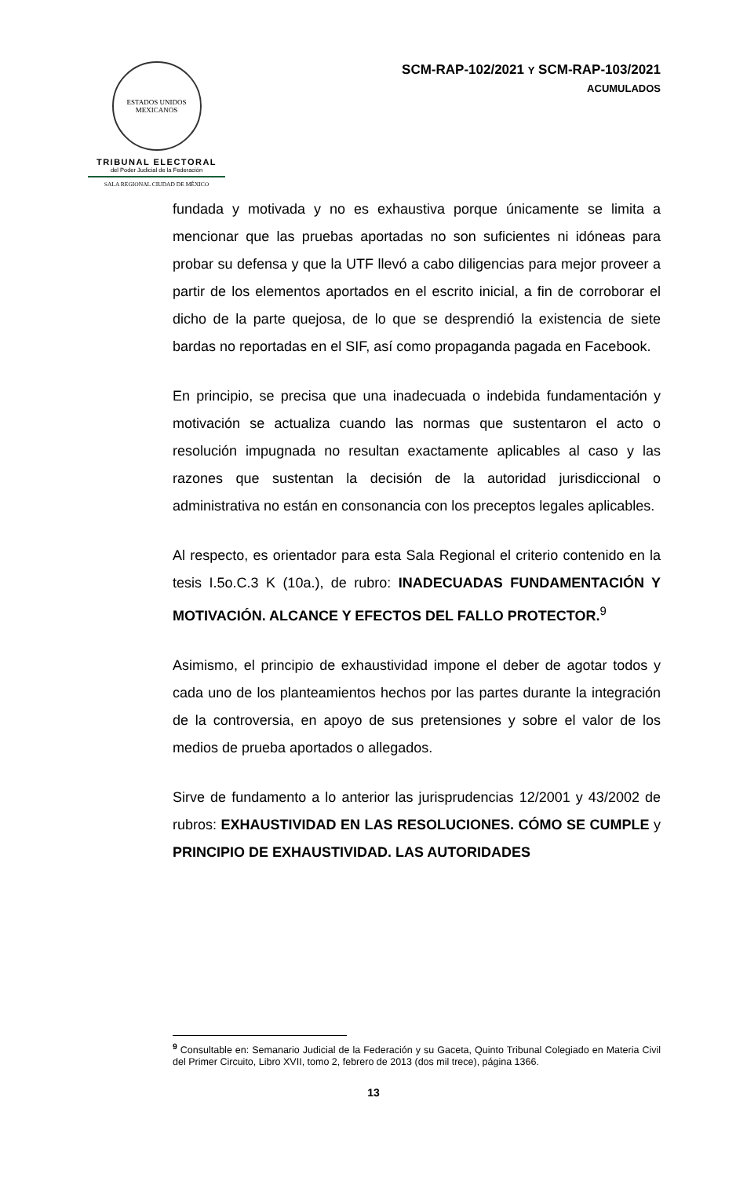ESTADOS UNIDOS MEXICANOS
TRIBUNAL ELECTORAL
del Poder Judicial de la Federación
SALA REGIONAL CIUDAD DE MÉXICO
SCM-RAP-102/2021 Y SCM-RAP-103/2021
ACUMULADOS
fundada y motivada y no es exhaustiva porque únicamente se limita a mencionar que las pruebas aportadas no son suficientes ni idóneas para probar su defensa y que la UTF llevó a cabo diligencias para mejor proveer a partir de los elementos aportados en el escrito inicial, a fin de corroborar el dicho de la parte quejosa, de lo que se desprendió la existencia de siete bardas no reportadas en el SIF, así como propaganda pagada en Facebook.
En principio, se precisa que una inadecuada o indebida fundamentación y motivación se actualiza cuando las normas que sustentaron el acto o resolución impugnada no resultan exactamente aplicables al caso y las razones que sustentan la decisión de la autoridad jurisdiccional o administrativa no están en consonancia con los preceptos legales aplicables.
Al respecto, es orientador para esta Sala Regional el criterio contenido en la tesis I.5o.C.3 K (10a.), de rubro: INADECUADAS FUNDAMENTACIÓN Y MOTIVACIÓN. ALCANCE Y EFECTOS DEL FALLO PROTECTOR.<sup>9</sup>
Asimismo, el principio de exhaustividad impone el deber de agotar todos y cada uno de los planteamientos hechos por las partes durante la integración de la controversia, en apoyo de sus pretensiones y sobre el valor de los medios de prueba aportados o allegados.
Sirve de fundamento a lo anterior las jurisprudencias 12/2001 y 43/2002 de rubros: EXHAUSTIVIDAD EN LAS RESOLUCIONES. CÓMO SE CUMPLE y PRINCIPIO DE EXHAUSTIVIDAD. LAS AUTORIDADES
<sup>9</sup> Consultable en: Semanario Judicial de la Federación y su Gaceta, Quinto Tribunal Colegiado en Materia Civil del Primer Circuito, Libro XVII, tomo 2, febrero de 2013 (dos mil trece), página 1366.
13